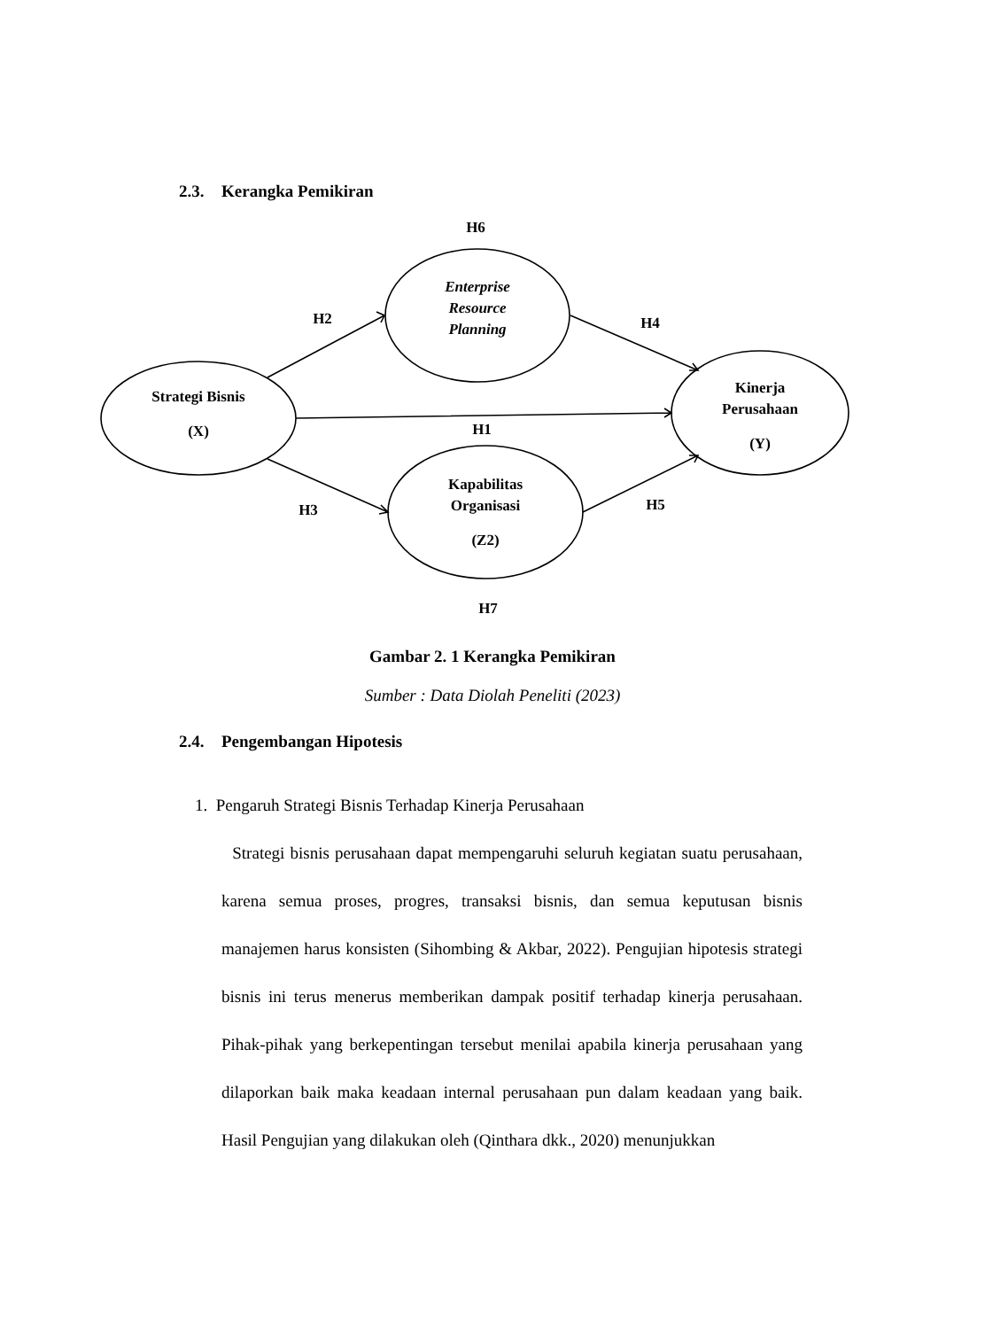2.3. Kerangka Pemikiran
H6
H2
H4
Strategi Bisnis
(X)
Enterprise
Resource
Planning
Kinerja
Perusahaan
(Y)
H1
Kapabilitas
Organisasi
(Z2)
H3
H5
H7
Gambar 2. 1 Kerangka Pemikiran
Sumber : Data Diolah Peneliti (2023)
2.4. Pengembangan Hipotesis
1. Pengaruh Strategi Bisnis Terhadap Kinerja Perusahaan
Strategi bisnis perusahaan dapat mempengaruhi seluruh kegiatan suatu perusahaan, karena semua proses, progres, transaksi bisnis, dan semua keputusan bisnis manajemen harus konsisten (Sihombing & Akbar, 2022). Pengujian hipotesis strategi bisnis ini terus menerus memberikan dampak positif terhadap kinerja perusahaan. Pihak-pihak yang berkepentingan tersebut menilai apabila kinerja perusahaan yang dilaporkan baik maka keadaan internal perusahaan pun dalam keadaan yang baik. Hasil Pengujian yang dilakukan oleh (Qinthara dkk., 2020) menunjukkan